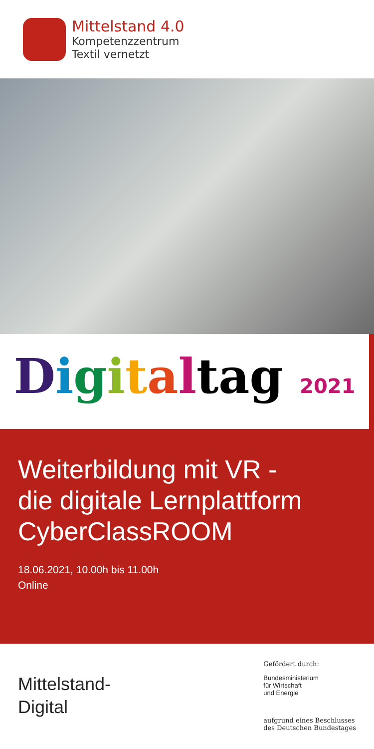Mittelstand 4.0
Kompetenzzentrum
Textil vernetzt
Digitaltag 2021
Weiterbildung mit VR -
die digitale Lernplattform
CyberClassROOM
18.06.2021, 10.00h bis 11.00h
Online
Mittelstand-
Digital
Gefördert durch:
Bundesministerium
für Wirtschaft
und Energie
aufgrund eines Beschlusses
des Deutschen Bundestages